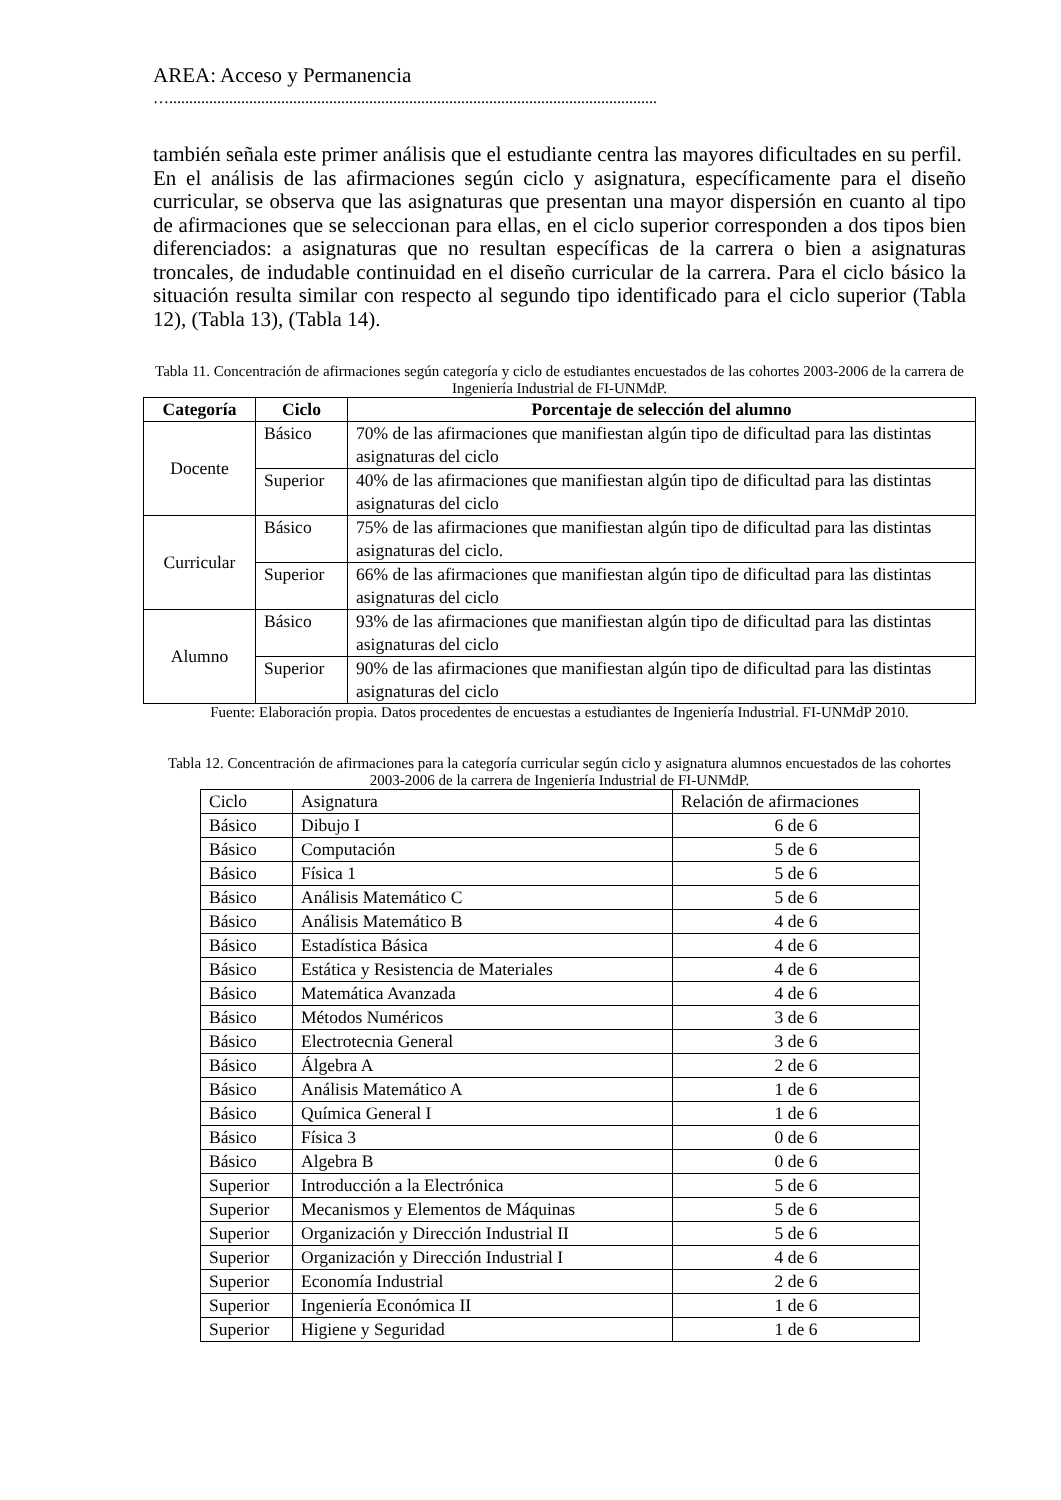AREA: Acceso y Permanencia
…..........................................................................................................................
también señala este primer análisis que el estudiante centra las mayores dificultades en su perfil.
En el análisis de las afirmaciones según ciclo y asignatura, específicamente para el diseño curricular, se observa que las asignaturas que presentan una mayor dispersión en cuanto al tipo de afirmaciones que se seleccionan para ellas, en el ciclo superior corresponden a dos tipos bien diferenciados: a asignaturas que no resultan específicas de la carrera o bien a asignaturas troncales, de indudable continuidad en el diseño curricular de la carrera. Para el ciclo básico la situación resulta similar con respecto al segundo tipo identificado para el ciclo superior (Tabla 12), (Tabla 13), (Tabla 14).
Tabla 11. Concentración de afirmaciones según categoría y ciclo de estudiantes encuestados de las cohortes 2003-2006 de la carrera de Ingeniería Industrial de FI-UNMdP.
| Categoría | Ciclo | Porcentaje de selección del alumno |
| --- | --- | --- |
| Docente | Básico | 70% de las afirmaciones que manifiestan algún tipo de dificultad para las distintas asignaturas del ciclo |
| | Superior | 40% de las afirmaciones que manifiestan algún tipo de dificultad para las distintas asignaturas del ciclo |
| Curricular | Básico | 75% de las afirmaciones que manifiestan algún tipo de dificultad para las distintas asignaturas del ciclo. |
| | Superior | 66% de las afirmaciones que manifiestan algún tipo de dificultad para las distintas asignaturas del ciclo |
| Alumno | Básico | 93% de las afirmaciones que manifiestan algún tipo de dificultad para las distintas asignaturas del ciclo |
| | Superior | 90% de las afirmaciones que manifiestan algún tipo de dificultad para las distintas asignaturas del ciclo |
Fuente: Elaboración propia. Datos procedentes de encuestas a estudiantes de Ingeniería Industrial. FI-UNMdP 2010.
Tabla 12. Concentración de afirmaciones para la categoría curricular según ciclo y asignatura alumnos encuestados de las cohortes 2003-2006 de la carrera de Ingeniería Industrial de FI-UNMdP.
| Ciclo | Asignatura | Relación de afirmaciones |
| Básico | Dibujo I | 6 de 6 |
| Básico | Computación | 5 de 6 |
| Básico | Física 1 | 5 de 6 |
| Básico | Análisis Matemático C | 5 de 6 |
| Básico | Análisis Matemático B | 4 de 6 |
| Básico | Estadística Básica | 4 de 6 |
| Básico | Estática y Resistencia de Materiales | 4 de 6 |
| Básico | Matemática Avanzada | 4 de 6 |
| Básico | Métodos Numéricos | 3 de 6 |
| Básico | Electrotecnia General | 3 de 6 |
| Básico | Álgebra A | 2 de 6 |
| Básico | Análisis Matemático A | 1 de 6 |
| Básico | Química General I | 1 de 6 |
| Básico | Física 3 | 0 de 6 |
| Básico | Algebra B | 0 de 6 |
| Superior | Introducción a la Electrónica | 5 de 6 |
| Superior | Mecanismos y Elementos de Máquinas | 5 de 6 |
| Superior | Organización y Dirección Industrial II | 5 de 6 |
| Superior | Organización y Dirección Industrial I | 4 de 6 |
| Superior | Economía Industrial | 2 de 6 |
| Superior | Ingeniería Económica II | 1 de 6 |
| Superior | Higiene y Seguridad | 1 de 6 |